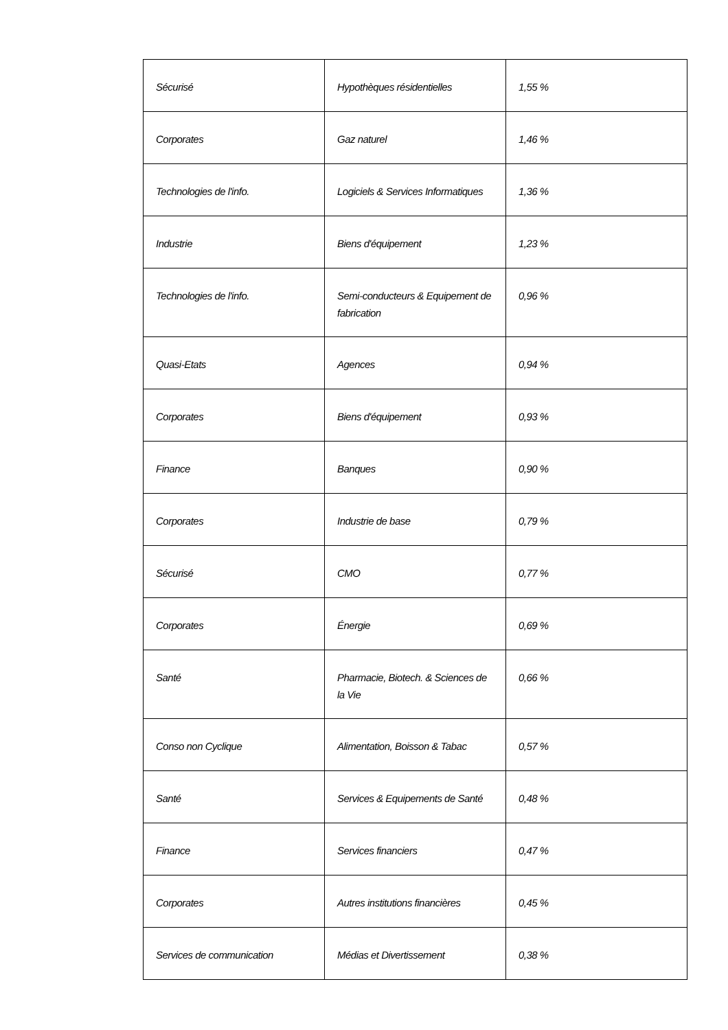| Sécurisé | Hypothèques résidentielles | 1,55 % |
| Corporates | Gaz naturel | 1,46 % |
| Technologies de l'info. | Logiciels & Services Informatiques | 1,36 % |
| Industrie | Biens d'équipement | 1,23 % |
| Technologies de l'info. | Semi-conducteurs & Equipement de fabrication | 0,96 % |
| Quasi-Etats | Agences | 0,94 % |
| Corporates | Biens d'équipement | 0,93 % |
| Finance | Banques | 0,90 % |
| Corporates | Industrie de base | 0,79 % |
| Sécurisé | CMO | 0,77 % |
| Corporates | Énergie | 0,69 % |
| Santé | Pharmacie, Biotech. & Sciences de la Vie | 0,66 % |
| Conso non Cyclique | Alimentation, Boisson & Tabac | 0,57 % |
| Santé | Services & Equipements de Santé | 0,48 % |
| Finance | Services financiers | 0,47 % |
| Corporates | Autres institutions financières | 0,45 % |
| Services de communication | Médias et Divertissement | 0,38 % |